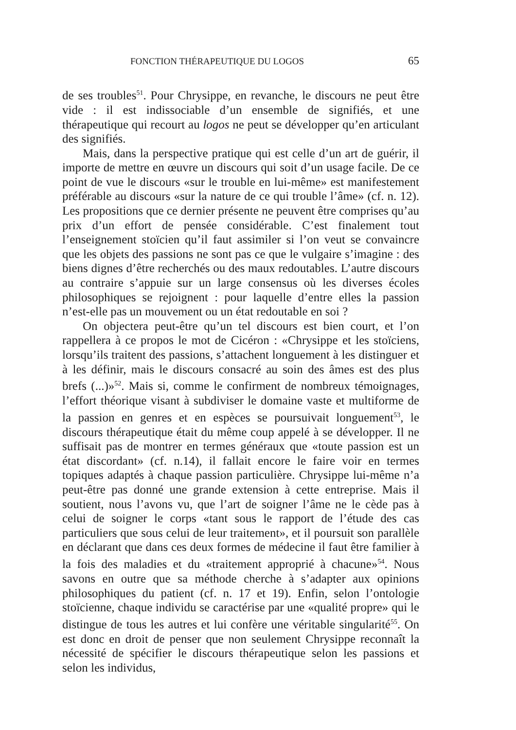FONCTION THÉRAPEUTIQUE DU LOGOS 65
de ses troubles<sup>51</sup>. Pour Chrysippe, en revanche, le discours ne peut être vide : il est indissociable d’un ensemble de signifiés, et une thérapeutique qui recourt au logos ne peut se développer qu’en articulant des signifiés.
Mais, dans la perspective pratique qui est celle d’un art de guérir, il importe de mettre en œuvre un discours qui soit d’un usage facile. De ce point de vue le discours «sur le trouble en lui-même» est manifestement préférable au discours «sur la nature de ce qui trouble l’âme» (cf. n. 12). Les propositions que ce dernier présente ne peuvent être comprises qu’au prix d’un effort de pensée considérable. C’est finalement tout l’enseignement stoïcien qu’il faut assimiler si l’on veut se convaincre que les objets des passions ne sont pas ce que le vulgaire s’imagine : des biens dignes d’être recherchés ou des maux redoutables. L’autre discours au contraire s’appuie sur un large consensus où les diverses écoles philosophiques se rejoignent : pour laquelle d’entre elles la passion n’est-elle pas un mouvement ou un état redoutable en soi ?
On objectera peut-être qu’un tel discours est bien court, et l’on rappellera à ce propos le mot de Cicéron : «Chrysippe et les stoïciens, lorsqu’ils traitent des passions, s’attachent longuement à les distinguer et à les définir, mais le discours consacré au soin des âmes est des plus brefs (...)»<sup>52</sup>. Mais si, comme le confirment de nombreux témoignages, l’effort théorique visant à subdiviser le domaine vaste et multiforme de la passion en genres et en espèces se poursuivait longuement<sup>53</sup>, le discours thérapeutique était du même coup appelé à se développer. Il ne suffisait pas de montrer en termes généraux que «toute passion est un état discordant» (cf. n.14), il fallait encore le faire voir en termes topiques adaptés à chaque passion particulière. Chrysippe lui-même n’a peut-être pas donné une grande extension à cette entreprise. Mais il soutient, nous l’avons vu, que l’art de soigner l’âme ne le cède pas à celui de soigner le corps «tant sous le rapport de l’étude des cas particuliers que sous celui de leur traitement», et il poursuit son parallèle en déclarant que dans ces deux formes de médecine il faut être familier à la fois des maladies et du «traitement approprié à chacune»<sup>54</sup>. Nous savons en outre que sa méthode cherche à s’adapter aux opinions philosophiques du patient (cf. n. 17 et 19). Enfin, selon l’ontologie stoïcienne, chaque individu se caractérise par une «qualité propre» qui le distingue de tous les autres et lui confère une véritable singularité<sup>55</sup>. On est donc en droit de penser que non seulement Chrysippe reconnaît la nécessité de spécifier le discours thérapeutique selon les passions et selon les individus,